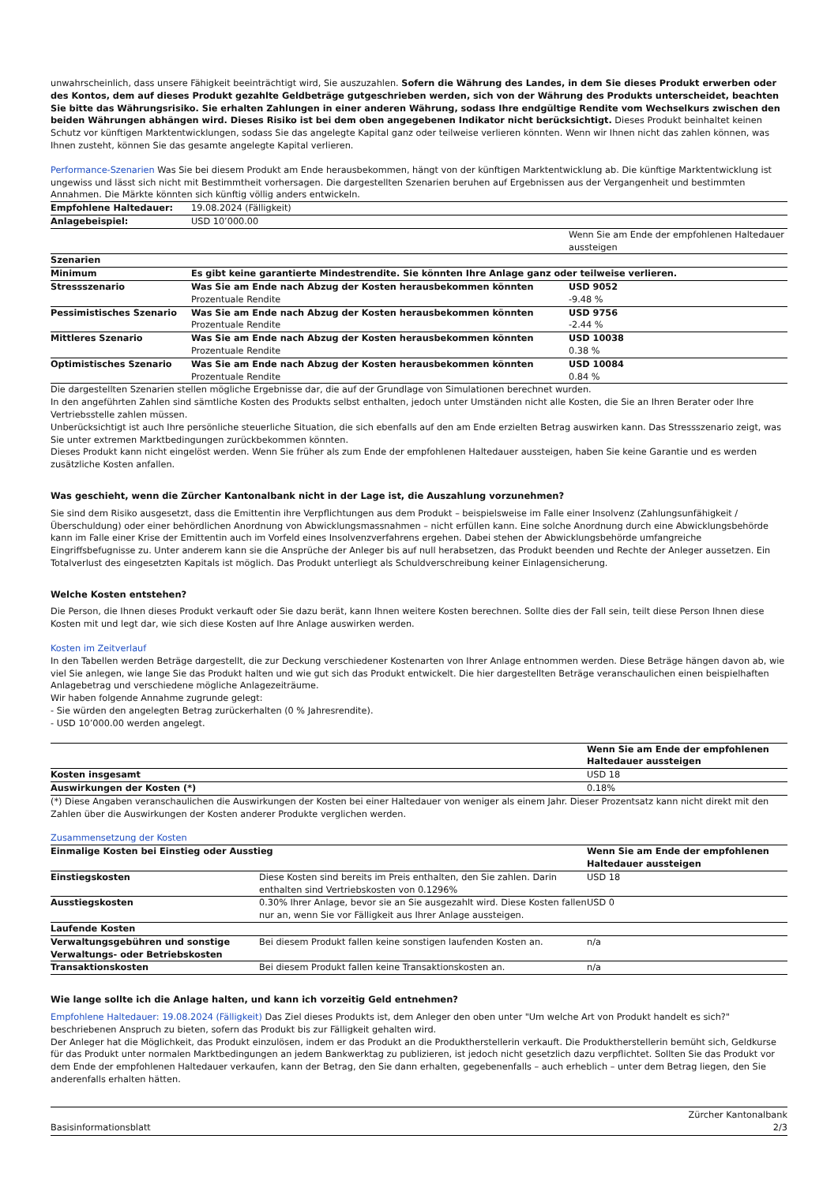unwahrscheinlich, dass unsere Fähigkeit beeinträchtigt wird, Sie auszuzahlen. Sofern die Währung des Landes, in dem Sie dieses Produkt erwerben oder des Kontos, dem auf dieses Produkt gezahlte Geldbeträge gutgeschrieben werden, sich von der Währung des Produkts unterscheidet, beachten Sie bitte das Währungsrisiko. Sie erhalten Zahlungen in einer anderen Währung, sodass Ihre endgültige Rendite vom Wechselkurs zwischen den beiden Währungen abhängen wird. Dieses Risiko ist bei dem oben angegebenen Indikator nicht berücksichtigt. Dieses Produkt beinhaltet keinen Schutz vor künftigen Marktentwicklungen, sodass Sie das angelegte Kapital ganz oder teilweise verlieren könnten. Wenn wir Ihnen nicht das zahlen können, was Ihnen zusteht, können Sie das gesamte angelegte Kapital verlieren.
Performance-Szenarien Was Sie bei diesem Produkt am Ende herausbekommen, hängt von der künftigen Marktentwicklung ab. Die künftige Marktentwicklung ist ungewiss und lässt sich nicht mit Bestimmtheit vorhersagen. Die dargestellten Szenarien beruhen auf Ergebnissen aus der Vergangenheit und bestimmten Annahmen. Die Märkte könnten sich künftig völlig anders entwickeln.
| Empfohlene Haltedauer: | 19.08.2024 (Fälligkeit) | |
| Anlagebeispiel: | USD 10’000.00 | |
| | | Wenn Sie am Ende der empfohlenen Haltedauer aussteigen |
| Szenarien | | |
| Minimum | Es gibt keine garantierte Mindestrendite. Sie könnten Ihre Anlage ganz oder teilweise verlieren. | |
| Stressszenario | Was Sie am Ende nach Abzug der Kosten herausbekommen könnten Prozentuale Rendite | USD 9052 -9.48 % |
| Pessimistisches Szenario | Was Sie am Ende nach Abzug der Kosten herausbekommen könnten Prozentuale Rendite | USD 9756 -2.44 % |
| Mittleres Szenario | Was Sie am Ende nach Abzug der Kosten herausbekommen könnten Prozentuale Rendite | USD 10038 0.38 % |
| Optimistisches Szenario | Was Sie am Ende nach Abzug der Kosten herausbekommen könnten Prozentuale Rendite | USD 10084 0.84 % |
Die dargestellten Szenarien stellen mögliche Ergebnisse dar, die auf der Grundlage von Simulationen berechnet wurden.
In den angeführten Zahlen sind sämtliche Kosten des Produkts selbst enthalten, jedoch unter Umständen nicht alle Kosten, die Sie an Ihren Berater oder Ihre Vertriebsstelle zahlen müssen.
Unberücksichtigt ist auch Ihre persönliche steuerliche Situation, die sich ebenfalls auf den am Ende erzielten Betrag auswirken kann. Das Stressszenario zeigt, was Sie unter extremen Marktbedingungen zurückbekommen könnten.
Dieses Produkt kann nicht eingelöst werden. Wenn Sie früher als zum Ende der empfohlenen Haltedauer aussteigen, haben Sie keine Garantie und es werden zusätzliche Kosten anfallen.
Was geschieht, wenn die Zürcher Kantonalbank nicht in der Lage ist, die Auszahlung vorzunehmen?
Sie sind dem Risiko ausgesetzt, dass die Emittentin ihre Verpflichtungen aus dem Produkt – beispielsweise im Falle einer Insolvenz (Zahlungsunfähigkeit / Überschuldung) oder einer behördlichen Anordnung von Abwicklungsmassnahmen – nicht erfüllen kann. Eine solche Anordnung durch eine Abwicklungsbehörde kann im Falle einer Krise der Emittentin auch im Vorfeld eines Insolvenzverfahrens ergehen. Dabei stehen der Abwicklungsbehörde umfangreiche Eingriffsbefugnisse zu. Unter anderem kann sie die Ansprüche der Anleger bis auf null herabsetzen, das Produkt beenden und Rechte der Anleger aussetzen. Ein Totalverlust des eingesetzten Kapitals ist möglich. Das Produkt unterliegt als Schuldverschreibung keiner Einlagensicherung.
Welche Kosten entstehen?
Die Person, die Ihnen dieses Produkt verkauft oder Sie dazu berät, kann Ihnen weitere Kosten berechnen. Sollte dies der Fall sein, teilt diese Person Ihnen diese Kosten mit und legt dar, wie sich diese Kosten auf Ihre Anlage auswirken werden.
Kosten im Zeitverlauf
In den Tabellen werden Beträge dargestellt, die zur Deckung verschiedener Kostenarten von Ihrer Anlage entnommen werden. Diese Beträge hängen davon ab, wie viel Sie anlegen, wie lange Sie das Produkt halten und wie gut sich das Produkt entwickelt. Die hier dargestellten Beträge veranschaulichen einen beispielhaften Anlagebetrag und verschiedene mögliche Anlagezeiträume.
Wir haben folgende Annahme zugrunde gelegt:
- Sie würden den angelegten Betrag zurückerhalten (0 % Jahresrendite).
- USD 10’000.00 werden angelegt.
| | Wenn Sie am Ende der empfohlenen Haltedauer aussteigen |
| Kosten insgesamt | USD 18 |
| Auswirkungen der Kosten (*) | 0.18% |
(*) Diese Angaben veranschaulichen die Auswirkungen der Kosten bei einer Haltedauer von weniger als einem Jahr. Dieser Prozentsatz kann nicht direkt mit den Zahlen über die Auswirkungen der Kosten anderer Produkte verglichen werden.
Zusammensetzung der Kosten
| Einmalige Kosten bei Einstieg oder Ausstieg | | Wenn Sie am Ende der empfohlenen Haltedauer aussteigen |
| --- | --- | --- |
| Einstiegskosten | Diese Kosten sind bereits im Preis enthalten, den Sie zahlen. Darin enthalten sind Vertriebskosten von 0.1296% | USD 18 |
| Ausstiegskosten | 0.30% Ihrer Anlage, bevor sie an Sie ausgezahlt wird. Diese Kosten fallen nur an, wenn Sie vor Fälligkeit aus Ihrer Anlage aussteigen. | USD 0 |
| Laufende Kosten | | |
| Verwaltungsgebühren und sonstige Verwaltungs- oder Betriebskosten | Bei diesem Produkt fallen keine sonstigen laufenden Kosten an. | n/a |
| Transaktionskosten | Bei diesem Produkt fallen keine Transaktionskosten an. | n/a |
Wie lange sollte ich die Anlage halten, und kann ich vorzeitig Geld entnehmen?
Empfohlene Haltedauer: 19.08.2024 (Fälligkeit) Das Ziel dieses Produkts ist, dem Anleger den oben unter "Um welche Art von Produkt handelt es sich?" beschriebenen Anspruch zu bieten, sofern das Produkt bis zur Fälligkeit gehalten wird.
Der Anleger hat die Möglichkeit, das Produkt einzulösen, indem er das Produkt an die Produktherstellerin verkauft. Die Produktherstellerin bemüht sich, Geldkurse für das Produkt unter normalen Marktbedingungen an jedem Bankwerktag zu publizieren, ist jedoch nicht gesetzlich dazu verpflichtet. Sollten Sie das Produkt vor dem Ende der empfohlenen Haltedauer verkaufen, kann der Betrag, den Sie dann erhalten, gegebenenfalls – auch erheblich – unter dem Betrag liegen, den Sie anderenfalls erhalten hätten.
Basisinformationsblatt Zürcher Kantonalbank
2/3